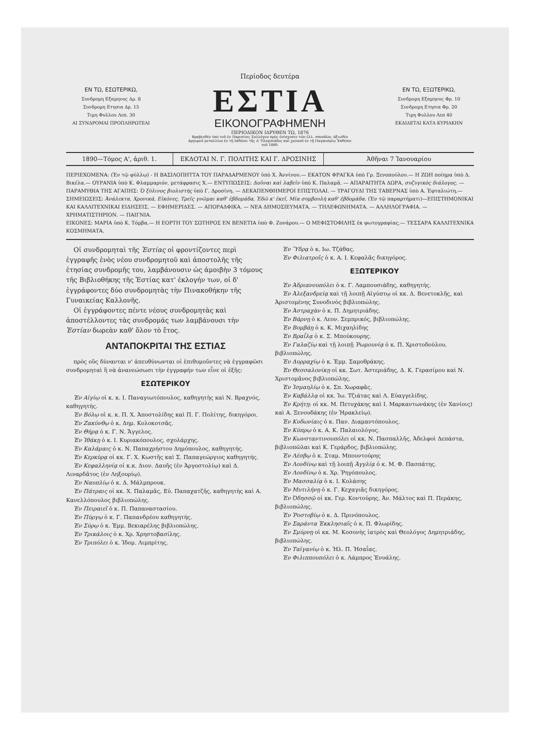Περίοδος δευτέρα
ΕΝ ΤΩ, ΕΣΩΤΕΡΙΚΩ,
Συνδρομη Εξαμηνος Δρ. 8
Συνδρομη Ετησια Δρ. 15
Τιμη Φυλλου Λεπ. 30
ΑΙ ΣΥΝΔΡΟΜΑΙ ΠΡΟΠΛΗΡΩΤΕΑΙ
ΕΣΤΙΑ
ΕΙΚΟΝΟΓΡΑΦΗΜΕΝΗ
ΠΕΡΙΟΔΙΚΟΝ ΙΔΡΥΘΕΝ ΤΩ, 1876
Βραβευθέν ὑπὸ τοῦ ἐν Παρισίοις Συλλόγου πρὸς ἐνίσχυσιν τῶν ἑλλ. σπουδῶν, ἀξιωθὲν ἀργυροῦ μεταλλίου ἐν τῇ ἐκθέσει τῆς Δ' Ὀλυμπιάδος καὶ χαλκοῦ ἐν τῇ Παγκοσμίῳ Ἐκθέσει τοῦ 1889.
ΕΝ ΤΩ, ΕΞΩΤΕΡΙΚΩ,
Συνδρομη Εξαμηνος Φρ. 10
Συνδρομη Ετησια Φρ. 20
Τιμη Φυλλου Λεπ 40
ΕΚΔΙΔΕΤΑΙ ΚΑΤΑ ΚΥΡΙΑΚΗΝ
1890—Τόμος Α', ἀριθ. 1. ΕΚΔΟΤΑΙ Ν. Γ. ΠΟΛΙΤΗΣ ΚΑΙ Γ. ΔΡΟΣΙΝΗΣ
Ἀθῆναι 7 Ἰανουαρίου
ΠΕΡΙΕΧΟΜΕΝΑ: (Ἐν τῷ φύλλῳ) - Η ΒΑΣΙΛΟΠΗΤΤΑ ΤΟΥ ΠΑΡΑΔΑΡΜΕΝΟΥ ὑπὸ Χ. Ἀννίνου.— ΕΚΑΤΟΝ ΦΡΑΓΚΑ ὑπὸ Γρ. Ξενοπούλου.— Η ΖΩΗ ποίημα ὑπὸ Δ. Βικέλα.— ΟΥΡΑΝΙΑ ὑπὸ Κ. Φλαμμαριόν, μετάφρασις Χ.— ΕΝΤΥΠΩΣΕΙΣ: Δοῦναι καὶ λαβεῖν ὑπὸ Κ. Παλαμᾶ. — ΑΠΑΡΑΙΤΗΤΑ ΔΩΡΑ, συζυγικὸς διάλογος. — ΠΑΡΑΜΥΘΙΑ ΤΗΣ ΑΓΑΠΗΣ: Ὁ ξύλινος βιολιστής ὑπὸ Γ. Δροσίνη. — ΔΕΚΑΠΕΝΘΗΜΕΡΟΙ ΕΠΙΣΤΟΛΑΙ. — ΤΡΑΓΟΥΔΙ ΤΗΣ ΤΑΒΕΡΝΑΣ ὑπὸ Α. Ἐφταλιώτη.— ΣΗΜΕΙΩΣΕΙΣ: Ἀνάλεκτα, Χρονικά, Εἰκόνες, Τρεῖς γνῶμαι καθ' ἑβδομάδα, Ἐδῶ κ' ἐκεῖ, Μία συμβουλὴ καθ' ἑβδομάδα. (Ἐν τῷ παραρτήματι)—ΕΠΙΣΤΗΜΟΝΙΚΑΙ ΚΑΙ ΚΑΛΛΙΤΕΧΝΙΚΑΙ ΕΙΔΗΣΕΙΣ. — ΕΦΗΜΕΡΙΔΕΣ. — ΑΠΟΡΑΔΦΙΚΑ. — ΝΕΑ ΔΗΜΟΣΙΕΥΜΑΤΑ. — ΤΗΛΕΦΩΝΗΜΑΤΑ. — ΑΛΛΗΛΟΓΡΑΦΙΑ. — ΧΡΗΜΑΤΙΣΤΗΡΙΟΝ. — ΠΑΙΓΝΙΑ.
ΕΙΚΟΝΕΣ: ΜΑΡΙΑ ὑπὸ Κ. Τόμβα.— Η ΕΟΡΤΗ ΤΟΥ ΣΩΤΗΡΟΣ ΕΝ ΒΕΝΕΤΙΑ ὑπὸ Φ. Ζονάρου.— Ο ΜΕΦΙΣΤΟΦΙΛΗΣ ἐκ φωτογραφίας.— ΤΕΣΣΑΡΑ ΚΑΛΛΙΤΕΧΝΙΚΑ ΚΟΣΜΗΜΑΤΑ.
Οἱ συνδρομηταὶ τῆς Ἑστίας οἱ φροντίζοντες περὶ ἐγγραφῆς ἑνὸς νέου συνδρομητοῦ καὶ ἀποστολῆς τῆς ἐτησίας συνδρομῆς του, λαμβάνουσιν ὡς ἀμοιβὴν 3 τόμους τῆς Βιβλιοθήκης τῆς Ἑστίας κατ' ἐκλογήν των, οἱ δ' ἐγγράφοντες δύο συνδρομητὰς τὴν Πινακοθήκην τῆς Γυναικείας Καλλονῆς.
Οἱ ἐγγράφοντες πέντε νέους συνδρομητὰς καὶ ἀποστέλλοντες τὰς συνδρομάς των λαμβάνουσι τὴν Ἑστίαν δωρεὰν καθ' ὅλον τὸ ἔτος.
ΑΝΤΑΠΟΚΡΙΤΑΙ ΤΗΣ ΕΣΤΙΑΣ
πρὸς οὓς δύνανται ν' ἀπευθύνωνται οἱ ἐπιθυμοῦντες νὰ ἐγγραφῶσι συνδρομηταὶ ἢ νὰ ἀνανεώσωσι τὴν ἐγγραφήν των εἶνε οἱ ἑξῆς:
ΕΣΩΤΕΡΙΚΟΥ
Ἐν Αἰγίῳ οἱ κ. κ. Ι. Παναγιωτόπουλος, καθηγητὴς καὶ Ν. Βραχνός, καθηγητής.
Ἐν Βόλῳ οἱ κ. κ. Π. Χ. Ἀποστολίδης καὶ Π. Γ. Πολίτης, δικηγόροι.
Ἐν Ζακύνθῳ ὁ κ. Δημ. Κολοκοτσᾶς.
Ἐν Θήρᾳ ὁ κ. Γ. Ν. Ἄγγελος.
Ἐν Ἰθάκῃ ὁ κ. Ι. Κυριακόπουλος, σχολάρχης.
Ἐν Καλάμαις ὁ κ. Ν. Παπαχρήστου Δημόπουλος, καθηγητής.
Ἐν Κερκύρᾳ οἱ κκ. Γ. Χ. Κωστῆς καὶ Σ. Παπαγεώργιος καθηγητής.
Ἐν Κεφαλληνίᾳ οἱ κ.κ. Διον. Δαυῆς (ἐν Ἀργοστολίῳ) καὶ Δ. Λιναρδᾶτος (ἐν Ληξουρίῳ).
Ἐν Ναυπλίῳ ὁ κ. Δ. Μάλμπρουκ.
Ἐν Πάτραις οἱ κκ. Χ. Παλαμᾶς, Εὐ. Παπαχατζῆς, καθηγητὴς καὶ Α. Κανελλόπουλος βιβλιοπώλης.
Ἐν Πειραιεῖ ὁ κ. Π. Παπαναστασίου.
Ἐν Πύργῳ ὁ κ. Γ. Παπανδρέου καθηγητής.
Ἐν Σύρῳ ὁ κ. Ἐμμ. Βεκιαρέλης βιβλιοπώλης.
Ἐν Τρικάλοις ὁ κ. Χρ. Χρηστοβασίλης.
Ἐν Τριπόλει ὁ κ. Ἰδομ. Λιμπρίτης.
Ἐν Ὕδρᾳ ὁ κ. Ιω. Τζάθας.
Ἐν Φιλιατροῖς ὁ κ. Α. Ι. Κεφαλᾶς δικηγόρος.
ΕΞΩΤΕΡΙΚΟΥ
Ἐν Ἀδριανουπόλει ὁ κ. Γ. Λαμπουσιάδης, καθηγητής.
Ἐν Ἀλεξανδρείᾳ καὶ τῇ λοιπῇ Αἰγύπτῳ οἱ κκ. Δ. Βενετοκλῆς, καὶ Ἀριστομένης Συνοδινὸς βιβλιοπώλης.
Ἐν Ἀστραχὰν ὁ κ. Π. Δημητριάδης.
Ἐν Βάρνῃ ὁ κ. Λεον. Σεμπρικός, βιβλιοπώλης.
Ἐν Βομβάῃ ὁ κ. Κ. Μιχαηλίδης
Ἐν Βραΐλᾳ ὁ κ. Σ. Μπούκουρης.
Ἐν Γαλαζίῳ καὶ τῇ λοιπῇ Ῥωμουνίᾳ ὁ κ. Π. Χριστοδούλου, βιβλιοπώλης.
Ἐν Δυρραχίῳ ὁ κ. Ἐμμ. Σαμοθράκης.
Ἐν Θεσσαλονίκῃ οἱ κκ. Σωτ. Ἀστεριάδης, Δ. Κ. Γερασίμου καὶ Ν. Χριστομᾶνος βιβλιοπώλης.
Ἐν Ἰσμαηλίῳ ὁ κ. Σπ. Χωραφᾶς.
Ἐν Καβάλλᾳ οἱ κκ. Ἰω. Τζιάτας καὶ Λ. Εὐαγγελίδης.
Ἐν Κρήτῃ: οἱ κκ. Μ. Πετυχάκης καὶ Ι. Μαρκαντωνάκης (ἐν Χανίοις) καὶ Α. Ξενουδάκης (ἐν Ἡρακλείῳ).
Ἐν Κυδωνίαις ὁ κ. Παν. Διαμαντόπουλος.
Ἐν Κύπρῳ ὁ κ. Α. Κ. Παλαιολόγος.
Ἐν Κωνσταντινουπόλει οἱ κκ. Ν. Πασπαλλῆς, Ἀδελφοὶ Δεπάστα, βιβλιοπῶλαι καὶ Κ. Γεράρδος, βιβλιοπώλης.
Ἐν Λέσβῳ ὁ κ. Σταμ. Μπουντούρης
Ἐν Λονδίνῳ καὶ τῇ λοιπῇ Ἀγγλίᾳ ὁ κ. Μ. Φ. Πασπάτης.
Ἐν Λονδίνῳ ὁ κ. Χρ. Ῥηγόπουλος.
Ἐν Μασσαλίᾳ ὁ κ. Ι. Κολάσης
Ἐν Μυτιλήνῃ ὁ κ. Γ. Κεχαγιᾶς δικηγόρος.
Ἐν Ὀδησσῷ οἱ κκ. Γερ. Κοντούρης, Ἀν. Μάλτος καὶ Π. Περάκης, βιβλιοπώλης.
Ἐν Ῥοστοβίῳ ὁ κ. Δ. Πρινόπουλος.
Ἐν Σαράντα Ἐκκλησιαῖς ὁ κ. Π. Φλωρίδης.
Ἐν Σμύρνῃ οἱ κκ. Μ. Κοσονὴς ἰατρὸς καὶ Θεολόγος Δημητριάδης, βιβλιοπώλης.
Ἐν Ταϊγανίῳ ὁ κ. Ἠλ. Π. Ἡσαΐας.
Ἐν Φιλιππουπόλει ὁ κ. Λάμπρος Ἐνυάλης.